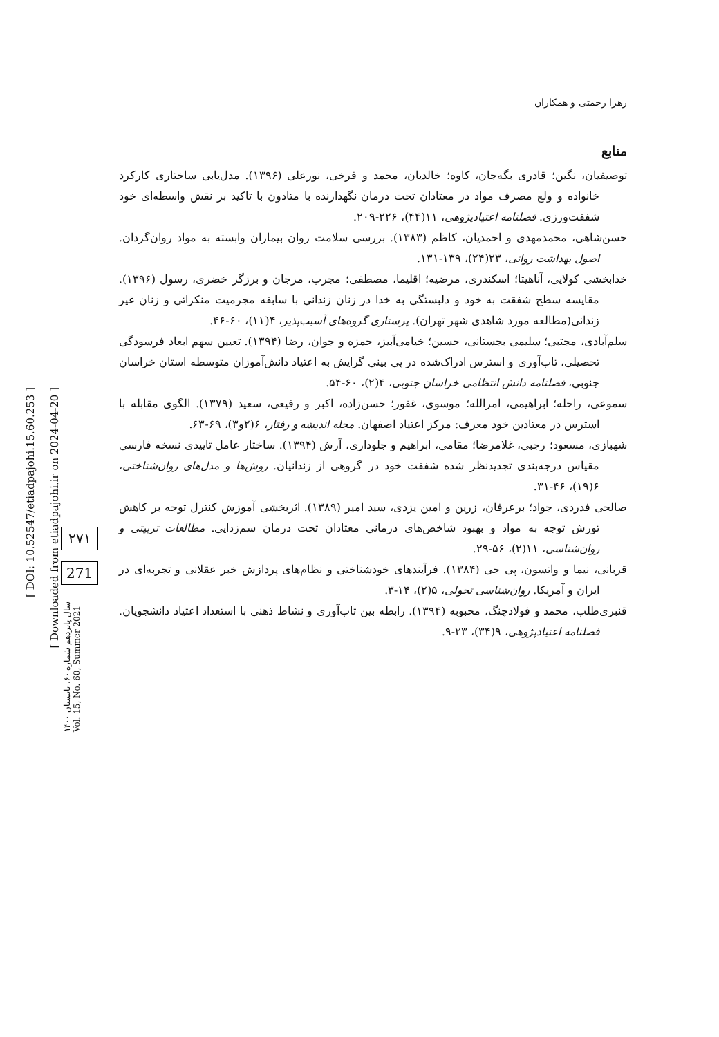[ DOI: 10.52547/etiadpajohi.15.60.253 ]
[ Downloaded from etiadpajohi.ir on 2024-04-20 ]
۲۷۱
271
سال پانزدهم شماره ۶۰، تابستان ۱۴۰۰
Vol. 15, No. 60, Summer 2021
زهرا رحمتی و همکاران
منابع
توصیفیان، نگین؛ قادری بگه‌جان، کاوه؛ خالدیان، محمد و فرخی، نورعلی (۱۳۹۶). مدل‌یابی ساختاری کارکرد خانواده و ولع مصرف مواد در معتادان تحت درمان نگهدارنده با متادون با تاکید بر نقش واسطه‌ای خود شفقت‌ورزی. فصلنامه اعتیادپژوهی، ۱۱(۴۴)، ۲۲۶-۲۰۹.
حسن‌شاهی، محمدمهدی و احمدیان، کاظم (۱۳۸۳). بررسی سلامت روان بیماران وابسته به مواد روان‌گردان. اصول بهداشت روانی، ۲۳(۲۴)، ۱۳۹-۱۳۱.
خدابخشی کولایی، آناهیتا؛ اسکندری، مرضیه؛ اقلیما، مصطفی؛ مجرب، مرجان و برزگر خضری، رسول (۱۳۹۶). مقایسه سطح شفقت به خود و دلبستگی به خدا در زنان زندانی با سابقه مجرمیت منکراتی و زنان غیر زندانی(مطالعه مورد شاهدی شهر تهران). پرستاری گروه‌های آسیب‌پذیر، ۴(۱۱)، ۶۰-۴۶.
سلم‌آبادی، مجتبی؛ سلیمی بجستانی، حسین؛ خیامی‌آبیز، حمزه و جوان، رضا (۱۳۹۴). تعیین سهم ابعاد فرسودگی تحصیلی، تاب‌آوری و استرس ادراک‌شده در پی بینی گرایش به اعتیاد دانش‌آموزان متوسطه استان خراسان جنوبی، فصلنامه دانش انتظامی خراسان جنوبی، ۴(۲)، ۶۰-۵۴.
سموعی، راحله؛ ابراهیمی، امرالله؛ موسوی، غفور؛ حسن‌زاده، اکبر و رفیعی، سعید (۱۳۷۹). الگوی مقابله با استرس در معتادین خود معرف: مرکز اعتیاد اصفهان. مجله اندیشه و رفتار، ۶(۲و۳)، ۶۹-۶۳.
شهبازی، مسعود؛ رجبی، غلامرضا؛ مقامی، ابراهیم و جلوداری، آرش (۱۳۹۴). ساختار عامل تاییدی نسخه فارسی مقیاس درجه‌بندی تجدیدنظر شده شفقت خود در گروهی از زندانیان. روش‌ها و مدل‌های روان‌شناختی، ۶(۱۹)، ۴۶-۳۱.
صالحی فدردی، جواد؛ برعرفان، زرین و امین یزدی، سید امیر (۱۳۸۹). اثربخشی آموزش کنترل توجه بر کاهش تورش توجه به مواد و بهبود شاخص‌های درمانی معتادان تحت درمان سم‌زدایی. مطالعات تربیتی و روان‌شناسی، ۱۱(۲)، ۵۶-۲۹.
قربانی، نیما و واتسون، پی جی (۱۳۸۴). فرآیندهای خودشناختی و نظام‌های پردازش خبر عقلانی و تجربه‌ای در ایران و آمریکا. روان‌شناسی تحولی، ۵(۲)، ۱۴-۳.
قنبری‌طلب، محمد و فولادچنگ، محبوبه (۱۳۹۴). رابطه بین تاب‌آوری و نشاط ذهنی با استعداد اعتیاد دانشجویان. فصلنامه اعتیادپژوهی، ۹(۳۴)، ۲۳-۹.